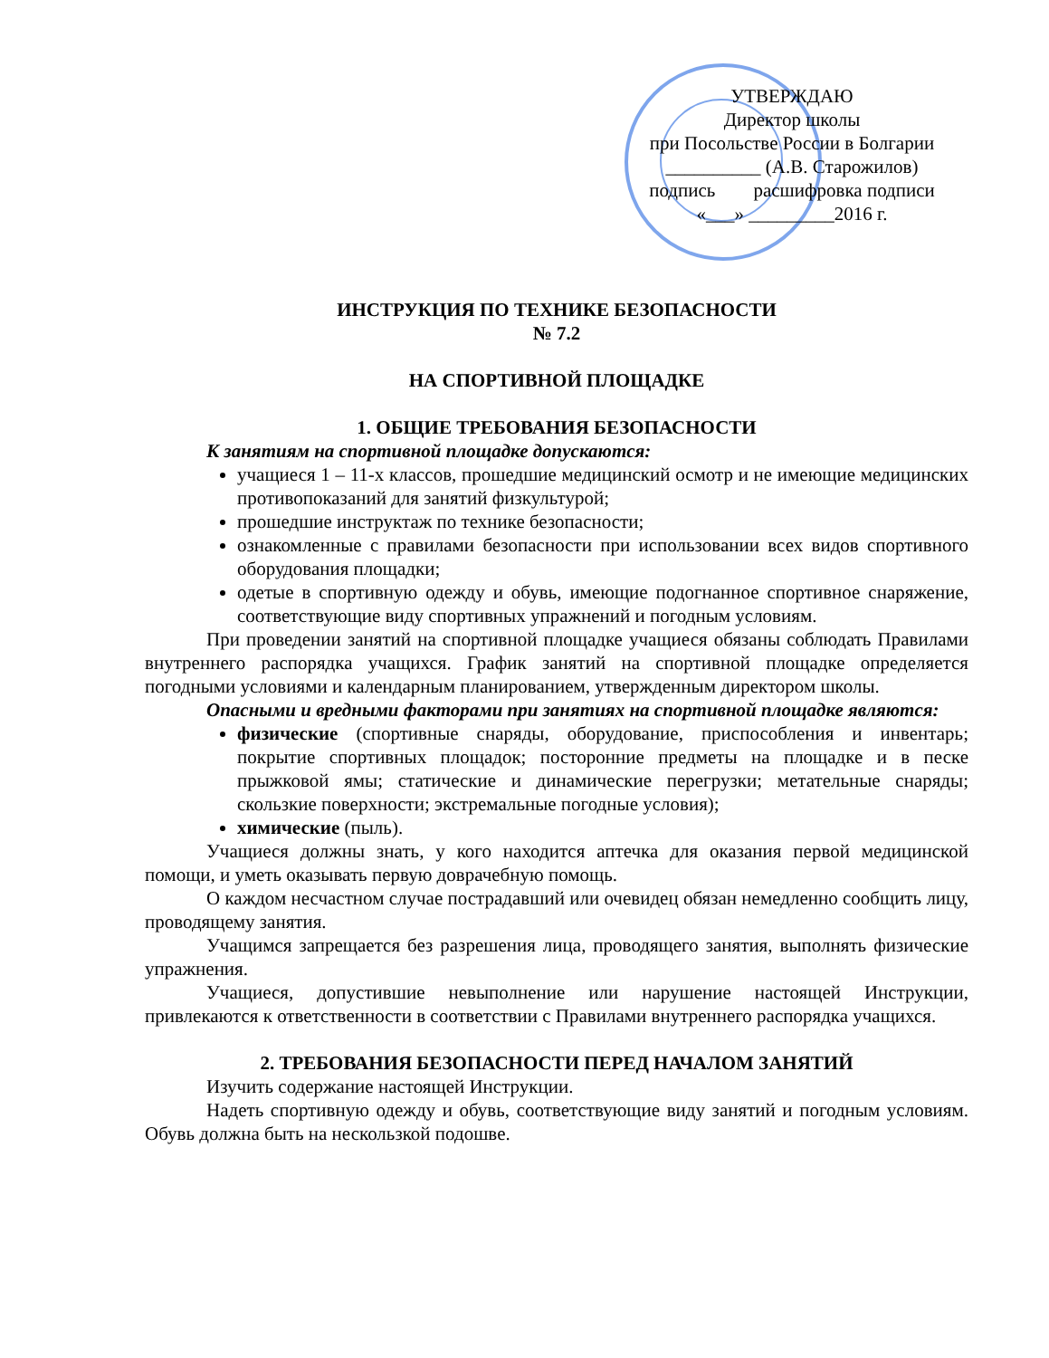УТВЕРЖДАЮ
Директор школы
при Посольстве России в Болгарии
__________ (А.В. Старожилов)
подпись расшифровка подписи
«___» _________2016 г.
ИНСТРУКЦИЯ ПО ТЕХНИКЕ БЕЗОПАСНОСТИ
№ 7.2
НА СПОРТИВНОЙ ПЛОЩАДКЕ
1. ОБЩИЕ ТРЕБОВАНИЯ БЕЗОПАСНОСТИ
К занятиям на спортивной площадке допускаются:
учащиеся 1 – 11-х классов, прошедшие медицинский осмотр и не имеющие медицинских противопоказаний для занятий физкультурой;
прошедшие инструктаж по технике безопасности;
ознакомленные с правилами безопасности при использовании всех видов спортивного оборудования площадки;
одетые в спортивную одежду и обувь, имеющие подогнанное спортивное снаряжение, соответствующие виду спортивных упражнений и погодным условиям.
При проведении занятий на спортивной площадке учащиеся обязаны соблюдать Правилами внутреннего распорядка учащихся. График занятий на спортивной площадке определяется погодными условиями и календарным планированием, утвержденным директором школы.
Опасными и вредными факторами при занятиях на спортивной площадке являются:
физические (спортивные снаряды, оборудование, приспособления и инвентарь; покрытие спортивных площадок; посторонние предметы на площадке и в песке прыжковой ямы; статические и динамические перегрузки; метательные снаряды; скользкие поверхности; экстремальные погодные условия);
химические (пыль).
Учащиеся должны знать, у кого находится аптечка для оказания первой медицинской помощи, и уметь оказывать первую доврачебную помощь.
О каждом несчастном случае пострадавший или очевидец обязан немедленно сообщить лицу, проводящему занятия.
Учащимся запрещается без разрешения лица, проводящего занятия, выполнять физические упражнения.
Учащиеся, допустившие невыполнение или нарушение настоящей Инструкции, привлекаются к ответственности в соответствии с Правилами внутреннего распорядка учащихся.
2. ТРЕБОВАНИЯ БЕЗОПАСНОСТИ ПЕРЕД НАЧАЛОМ ЗАНЯТИЙ
Изучить содержание настоящей Инструкции.
Надеть спортивную одежду и обувь, соответствующие виду занятий и погодным условиям. Обувь должна быть на нескользкой подошве.